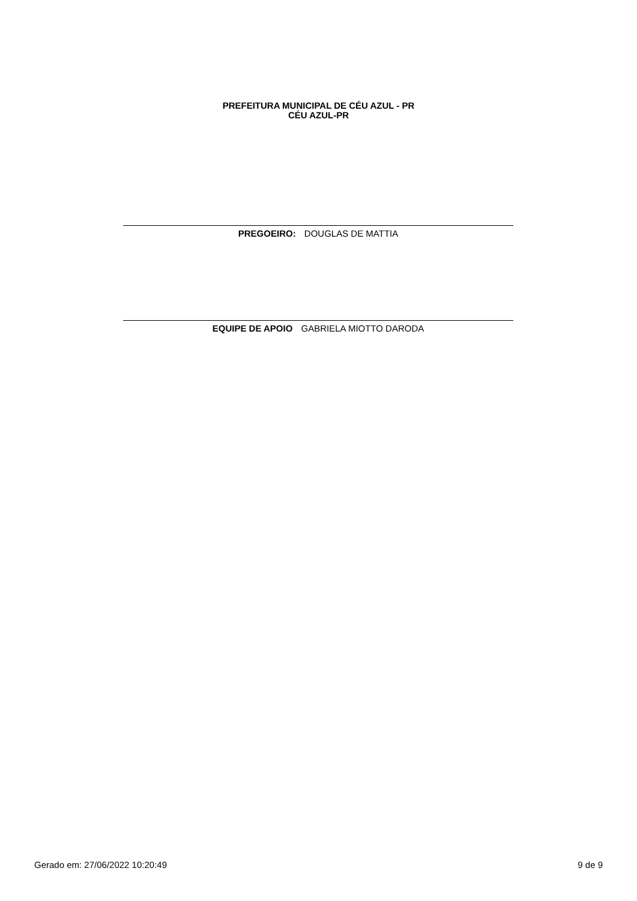PREFEITURA MUNICIPAL DE CÉU AZUL - PR
CÉU AZUL-PR
PREGOEIRO: DOUGLAS DE MATTIA
EQUIPE DE APOIO GABRIELA MIOTTO DARODA
Gerado em: 27/06/2022 10:20:49 9 de 9